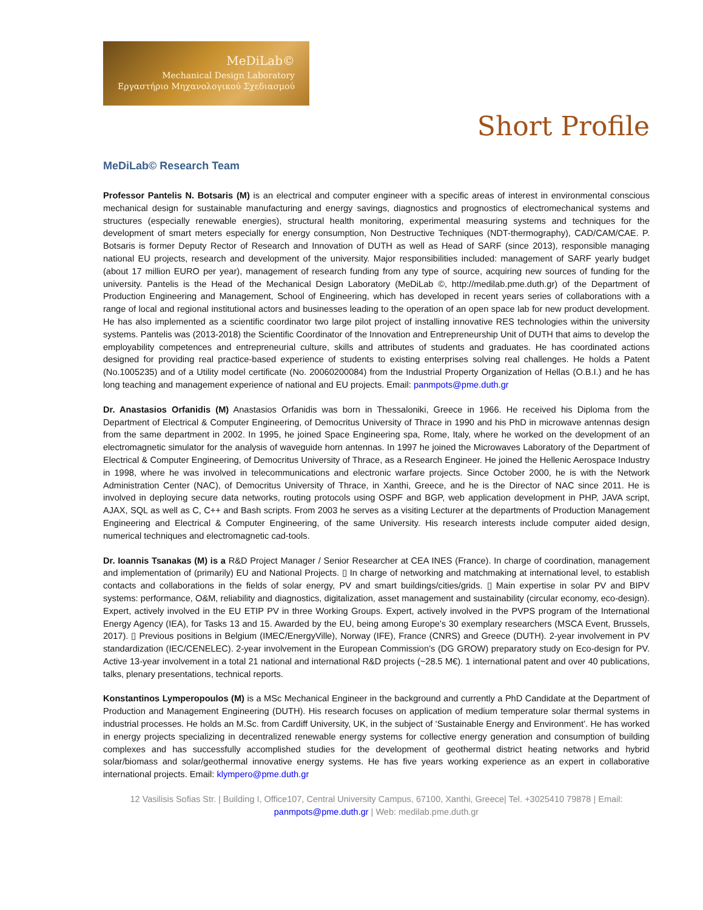MeDiLab©
Mechanical Design Laboratory
Εργαστήριο Μηχανολογικού Σχεδιασμού
Short Profile
MeDiLab© Research Team
Professor Pantelis N. Botsaris (M) is an electrical and computer engineer with a specific areas of interest in environmental conscious mechanical design for sustainable manufacturing and energy savings, diagnostics and prognostics of electromechanical systems and structures (especially renewable energies), structural health monitoring, experimental measuring systems and techniques for the development of smart meters especially for energy consumption, Non Destructive Techniques (NDT-thermography), CAD/CAM/CAE. P. Botsaris is former Deputy Rector of Research and Innovation of DUTH as well as Head of SARF (since 2013), responsible managing national EU projects, research and development of the university. Major responsibilities included: management of SARF yearly budget (about 17 million EURO per year), management of research funding from any type of source, acquiring new sources of funding for the university. Pantelis is the Head of the Mechanical Design Laboratory (MeDiLab ©, http://medilab.pme.duth.gr) of the Department of Production Engineering and Management, School of Engineering, which has developed in recent years series of collaborations with a range of local and regional institutional actors and businesses leading to the operation of an open space lab for new product development. He has also implemented as a scientific coordinator two large pilot project of installing innovative RES technologies within the university systems. Pantelis was (2013-2018) the Scientific Coordinator of the Innovation and Entrepreneurship Unit of DUTH that aims to develop the employability competences and entrepreneurial culture, skills and attributes of students and graduates. He has coordinated actions designed for providing real practice-based experience of students to existing enterprises solving real challenges. He holds a Patent (No.1005235) and of a Utility model certificate (No. 20060200084) from the Industrial Property Organization of Hellas (O.B.I.) and he has long teaching and management experience of national and EU projects. Email: panmpots@pme.duth.gr
Dr. Anastasios Orfanidis (M) Anastasios Orfanidis was born in Thessaloniki, Greece in 1966. He received his Diploma from the Department of Electrical & Computer Engineering, of Democritus University of Thrace in 1990 and his PhD in microwave antennas design from the same department in 2002. In 1995, he joined Space Engineering spa, Rome, Italy, where he worked on the development of an electromagnetic simulator for the analysis of waveguide horn antennas. In 1997 he joined the Microwaves Laboratory of the Department of Electrical & Computer Engineering, of Democritus University of Thrace, as a Research Engineer. He joined the Hellenic Aerospace Industry in 1998, where he was involved in telecommunications and electronic warfare projects. Since October 2000, he is with the Network Administration Center (NAC), of Democritus University of Thrace, in Xanthi, Greece, and he is the Director of NAC since 2011. He is involved in deploying secure data networks, routing protocols using OSPF and BGP, web application development in PHP, JAVA script, AJAX, SQL as well as C, C++ and Bash scripts. From 2003 he serves as a visiting Lecturer at the departments of Production Management Engineering and Electrical & Computer Engineering, of the same University. His research interests include computer aided design, numerical techniques and electromagnetic cad-tools.
Dr. Ioannis Tsanakas (M) is a R&D Project Manager / Senior Researcher at CEA INES (France). In charge of coordination, management and implementation of (primarily) EU and National Projects. ▯ In charge of networking and matchmaking at international level, to establish contacts and collaborations in the fields of solar energy, PV and smart buildings/cities/grids. ▯ Main expertise in solar PV and BIPV systems: performance, O&M, reliability and diagnostics, digitalization, asset management and sustainability (circular economy, eco-design). Expert, actively involved in the EU ETIP PV in three Working Groups. Expert, actively involved in the PVPS program of the International Energy Agency (IEA), for Tasks 13 and 15. Awarded by the EU, being among Europe's 30 exemplary researchers (MSCA Event, Brussels, 2017). ▯ Previous positions in Belgium (IMEC/EnergyVille), Norway (IFE), France (CNRS) and Greece (DUTH). 2-year involvement in PV standardization (IEC/CENELEC). 2-year involvement in the European Commission’s (DG GROW) preparatory study on Eco-design for PV. Active 13-year involvement in a total 21 national and international R&D projects (~28.5 M€). 1 international patent and over 40 publications, talks, plenary presentations, technical reports.
Konstantinos Lymperopoulos (M) is a MSc Mechanical Engineer in the background and currently a PhD Candidate at the Department of Production and Management Engineering (DUTH). His research focuses on application of medium temperature solar thermal systems in industrial processes. He holds an M.Sc. from Cardiff University, UK, in the subject of ‘Sustainable Energy and Environment’. He has worked in energy projects specializing in decentralized renewable energy systems for collective energy generation and consumption of building complexes and has successfully accomplished studies for the development of geothermal district heating networks and hybrid solar/biomass and solar/geothermal innovative energy systems. He has five years working experience as an expert in collaborative international projects. Email: klympero@pme.duth.gr
12 Vasilisis Sofias Str. | Building I, Office107, Central University Campus, 67100, Xanthi, Greece| Tel. +3025410 79878 | Email:
panmpots@pme.duth.gr | Web: medilab.pme.duth.gr